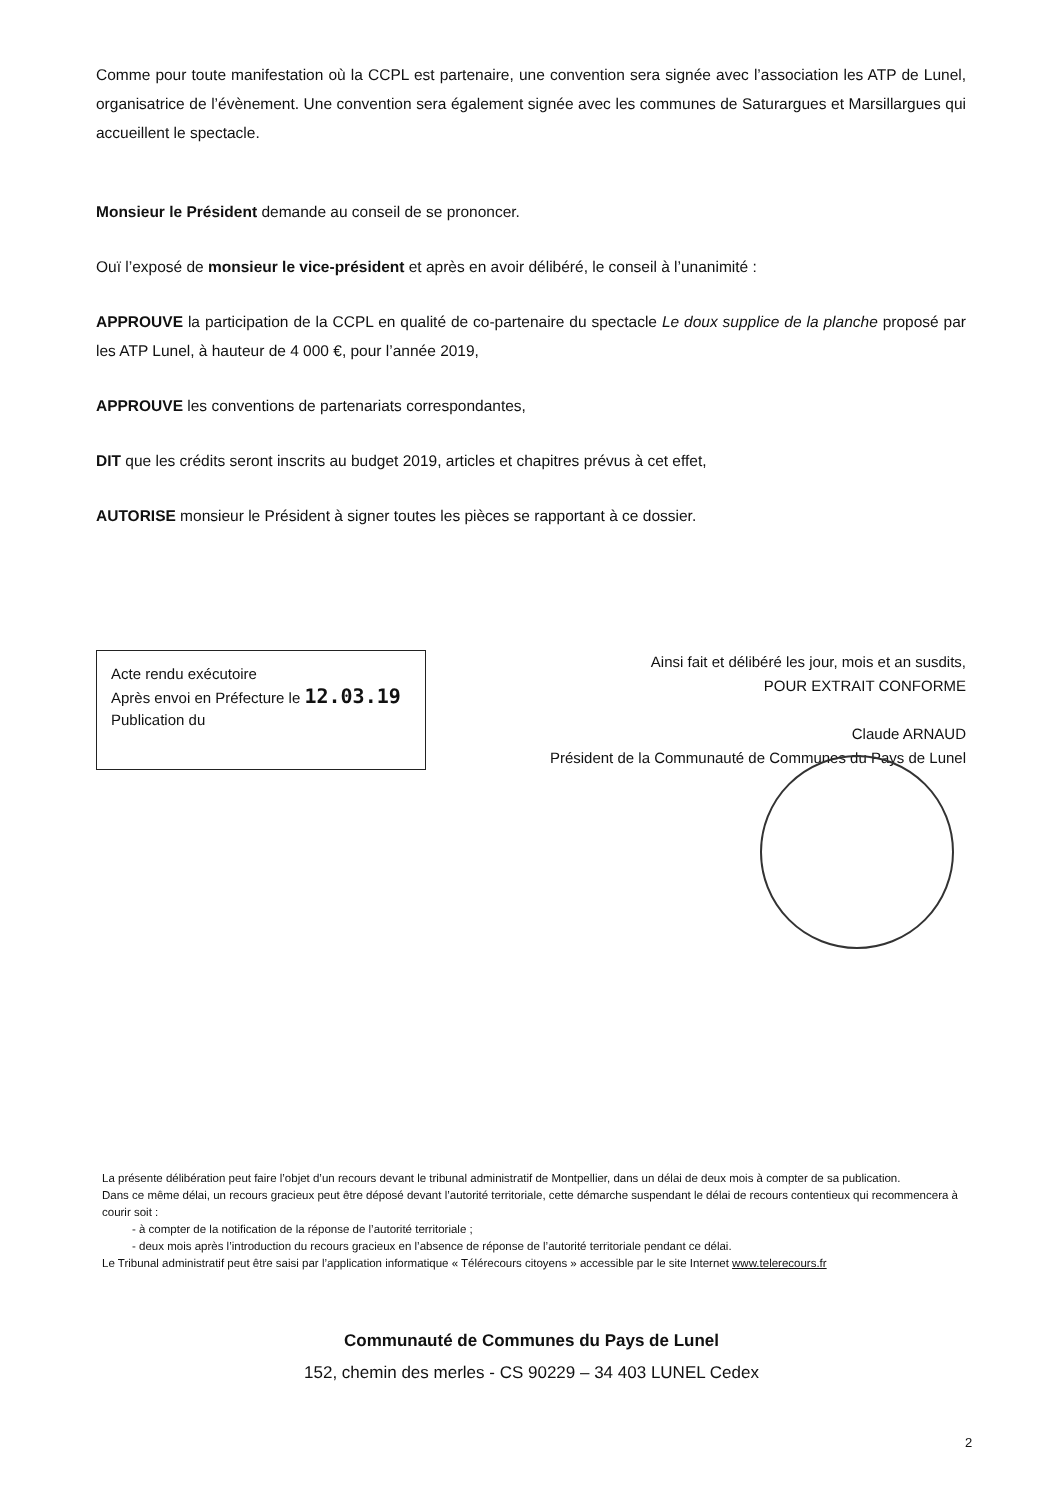Comme pour toute manifestation où la CCPL est partenaire, une convention sera signée avec l’association les ATP de Lunel, organisatrice de l’évènement. Une convention sera également signée avec les communes de Saturargues et Marsillargues qui accueillent le spectacle.
Monsieur le Président demande au conseil de se prononcer.
Ouï l’exposé de monsieur le vice-président et après en avoir délibéré, le conseil à l’unanimité :
APPROUVE la participation de la CCPL en qualité de co-partenaire du spectacle Le doux supplice de la planche proposé par les ATP Lunel, à hauteur de 4 000 €, pour l’année 2019,
APPROUVE les conventions de partenariats correspondantes,
DIT que les crédits seront inscrits au budget 2019, articles et chapitres prévus à cet effet,
AUTORISE monsieur le Président à signer toutes les pièces se rapportant à ce dossier.
Acte rendu exécutoire
Après envoi en Préfecture le 12.03.19
Publication du
Ainsi fait et délibéré les jour, mois et an susdits,
POUR EXTRAIT CONFORME
Claude ARNAUD
Président de la Communauté de Communes du Pays de Lunel
La présente délibération peut faire l’objet d’un recours devant le tribunal administratif de Montpellier, dans un délai de deux mois à compter de sa publication.
Dans ce même délai, un recours gracieux peut être déposé devant l’autorité territoriale, cette démarche suspendant le délai de recours contentieux qui recommencera à courir soit :
- à compter de la notification de la réponse de l’autorité territoriale ;
- deux mois après l’introduction du recours gracieux en l’absence de réponse de l’autorité territoriale pendant ce délai.
Le Tribunal administratif peut être saisi par l’application informatique « Télérecours citoyens » accessible par le site Internet www.telerecours.fr
Communauté de Communes du Pays de Lunel
152, chemin des merles - CS 90229 – 34 403 LUNEL Cedex
2